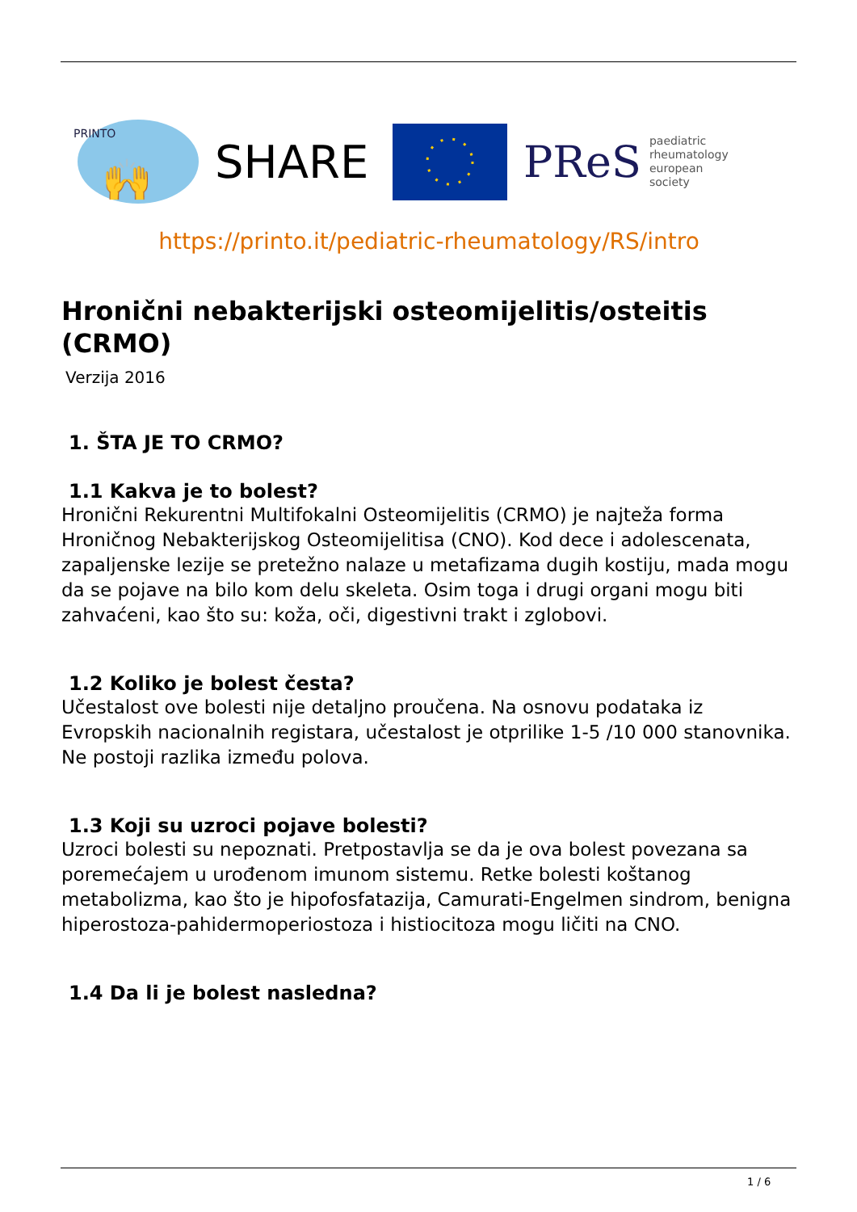PRINTO
🙌
SHARE
PReS paediatric
rheumatology
european
society
https://printo.it/pediatric-rheumatology/RS/intro
Hronični nebakterijski osteomijelitis/osteitis (CRMO)
Verzija 2016
1. ŠTA JE TO CRMO?
1.1 Kakva je to bolest?
Hronični Rekurentni Multifokalni Osteomijelitis (CRMO) je najteža forma Hroničnog Nebakterijskog Osteomijelitisa (CNO). Kod dece i adolescenata, zapaljenske lezije se pretežno nalaze u metafizama dugih kostiju, mada mogu da se pojave na bilo kom delu skeleta. Osim toga i drugi organi mogu biti zahvaćeni, kao što su: koža, oči, digestivni trakt i zglobovi.
1.2 Koliko je bolest česta?
Učestalost ove bolesti nije detaljno proučena. Na osnovu podataka iz Evropskih nacionalnih registara, učestalost je otprilike 1-5 /10 000 stanovnika. Ne postoji razlika između polova.
1.3 Koji su uzroci pojave bolesti?
Uzroci bolesti su nepoznati. Pretpostavlja se da je ova bolest povezana sa poremećajem u urođenom imunom sistemu. Retke bolesti koštanog metabolizma, kao što je hipofosfatazija, Camurati-Engelmen sindrom, benigna hiperostoza-pahidermoperiostoza i histiocitoza mogu ličiti na CNO.
1.4 Da li je bolest nasledna?
1 / 6